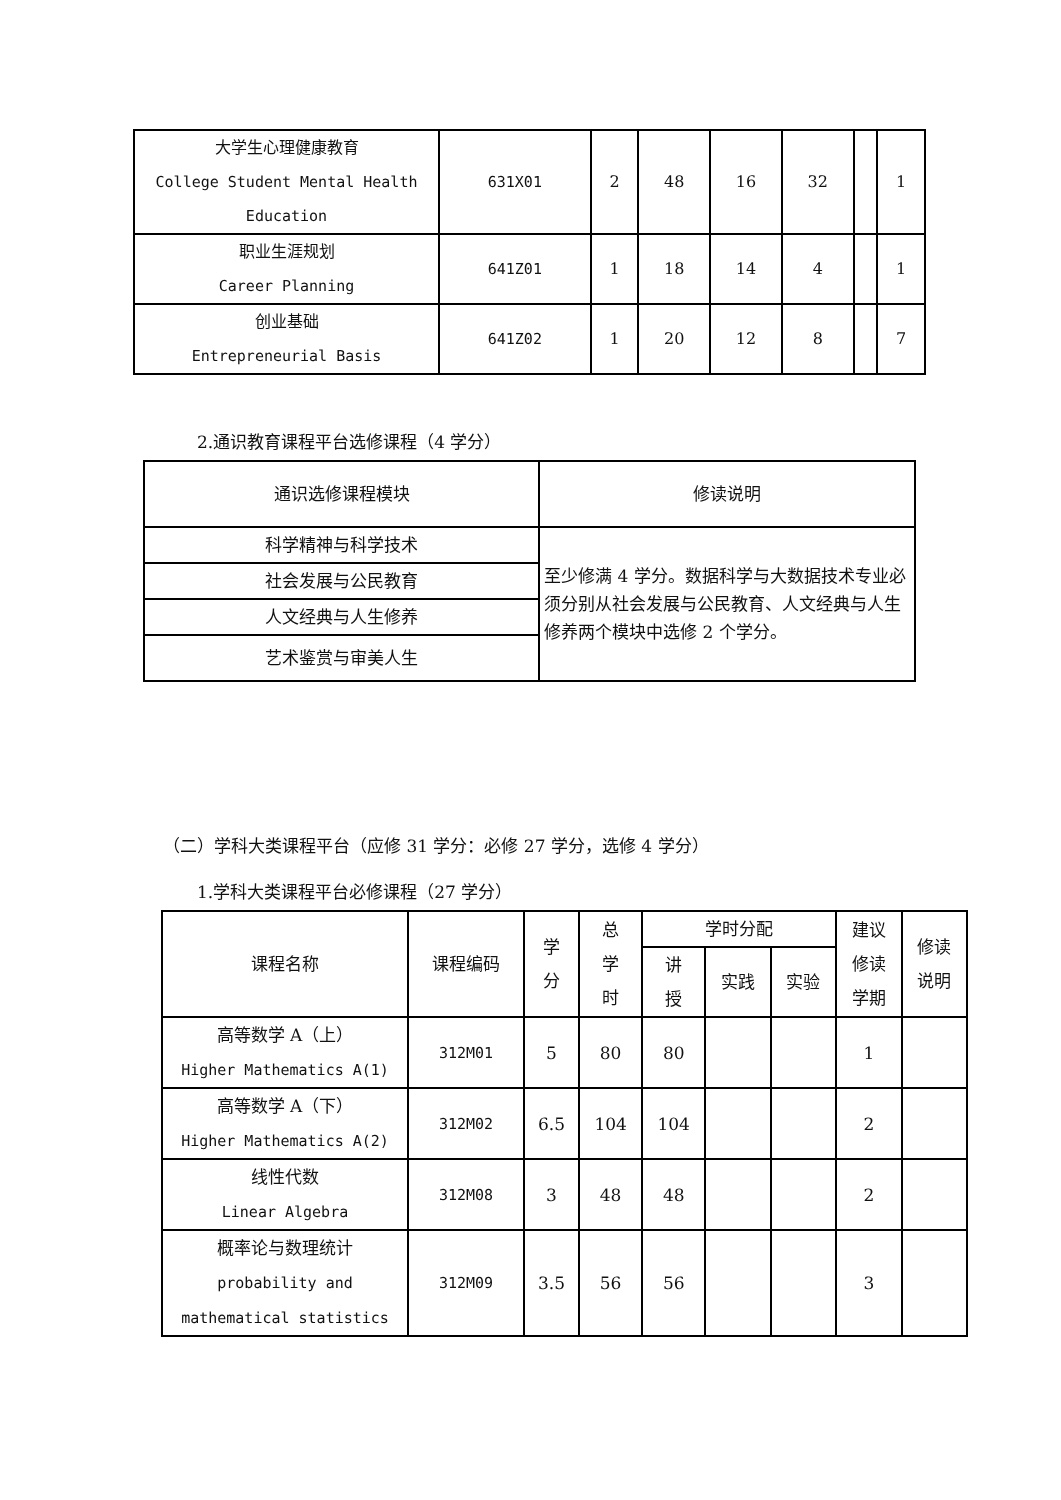| 大学生心理健康教育 College Student Mental Health Education | 631X01 | 2 | 48 | 16 | 32 | | 1 |
| 职业生涯规划 Career Planning | 641Z01 | 1 | 18 | 14 | 4 | | 1 |
| 创业基础 Entrepreneurial Basis | 641Z02 | 1 | 20 | 12 | 8 | | 7 |
2.通识教育课程平台选修课程（4 学分）
| 通识选修课程模块 | 修读说明 |
| 科学精神与科学技术 | 至少修满 4 学分。数据科学与大数据技术专业必须分别从社会发展与公民教育、人文经典与人生修养两个模块中选修 2 个学分。 |
| 社会发展与公民教育 | |
| 人文经典与人生修养 | |
| 艺术鉴赏与审美人生 | |
（二）学科大类课程平台（应修 31 学分：必修 27 学分，选修 4 学分）
1.学科大类课程平台必修课程（27 学分）
| 课程名称 | 课程编码 | 学 分 | 总 学 时 | 学时分配 | | | 建议 修读 学期 | 修读 说明 |
| --- | --- | --- | --- | --- | --- | --- | --- | --- |
| | | | | 讲 授 | 实践 | 实验 | | |
| 高等数学 A（上） Higher Mathematics A(1) | 312M01 | 5 | 80 | 80 | | | 1 | |
| 高等数学 A（下） Higher Mathematics A(2) | 312M02 | 6.5 | 104 | 104 | | | 2 | |
| 线性代数 Linear Algebra | 312M08 | 3 | 48 | 48 | | | 2 | |
| 概率论与数理统计 probability and mathematical statistics | 312M09 | 3.5 | 56 | 56 | | | 3 | |